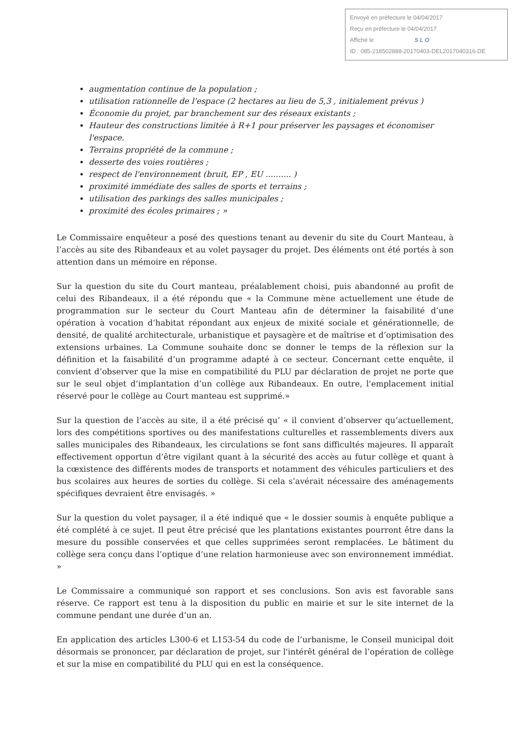Envoyé en préfecture le 04/04/2017
Reçu en préfecture le 04/04/2017
Affiché le SLO
ID : 085-218502888-20170403-DEL2017040316-DE
augmentation continue de la population ;
utilisation rationnelle de l'espace (2 hectares au lieu de 5,3 , initialement prévus )
Économie du projet, par branchement sur des réseaux existants ;
Hauteur des constructions limitée à R+1 pour préserver les paysages et économiser l'espace.
Terrains propriété de la commune ;
desserte des voies routières ;
respect de l'environnement (bruit, EP , EU .......... )
proximité immédiate des salles de sports et terrains ;
utilisation des parkings des salles municipales ;
proximité des écoles primaires ; »
Le Commissaire enquêteur a posé des questions tenant au devenir du site du Court Manteau, à l’accès au site des Ribandeaux et au volet paysager du projet. Des éléments ont été portés à son attention dans un mémoire en réponse.
Sur la question du site du Court manteau, préalablement choisi, puis abandonné au profit de celui des Ribandeaux, il a été répondu que « la Commune mène actuellement une étude de programmation sur le secteur du Court Manteau afin de déterminer la faisabilité d’une opération à vocation d’habitat répondant aux enjeux de mixité sociale et générationnelle, de densité, de qualité architecturale, urbanistique et paysagère et de maîtrise et d’optimisation des extensions urbaines. La Commune souhaite donc se donner le temps de la réflexion sur la définition et la faisabilité d’un programme adapté à ce secteur. Concernant cette enquête, il convient d’observer que la mise en compatibilité du PLU par déclaration de projet ne porte que sur le seul objet d’implantation d’un collège aux Ribandeaux. En outre, l'emplacement initial réservé pour le collège au Court manteau est supprimé.»
Sur la question de l’accès au site, il a été précisé qu’ « il convient d’observer qu’actuellement, lors des compétitions sportives ou des manifestations culturelles et rassemblements divers aux salles municipales des Ribandeaux, les circulations se font sans difficultés majeures. Il apparaît effectivement opportun d’être vigilant quant à la sécurité des accès au futur collège et quant à la cœxistence des différents modes de transports et notamment des véhicules particuliers et des bus scolaires aux heures de sorties du collège. Si cela s’avérait nécessaire des aménagements spécifiques devraient être envisagés. »
Sur la question du volet paysager, il a été indiqué que « le dossier soumis à enquête publique a été complété à ce sujet. Il peut être précisé que les plantations existantes pourront être dans la mesure du possible conservées et que celles supprimées seront remplacées. Le bâtiment du collège sera conçu dans l’optique d’une relation harmonieuse avec son environnement immédiat. »
Le Commissaire a communiqué son rapport et ses conclusions. Son avis est favorable sans réserve. Ce rapport est tenu à la disposition du public en mairie et sur le site internet de la commune pendant une durée d’un an.
En application des articles L300-6 et L153-54 du code de l’urbanisme, le Conseil municipal doit désormais se prononcer, par déclaration de projet, sur l'intérêt général de l’opération de collège et sur la mise en compatibilité du PLU qui en est la conséquence.